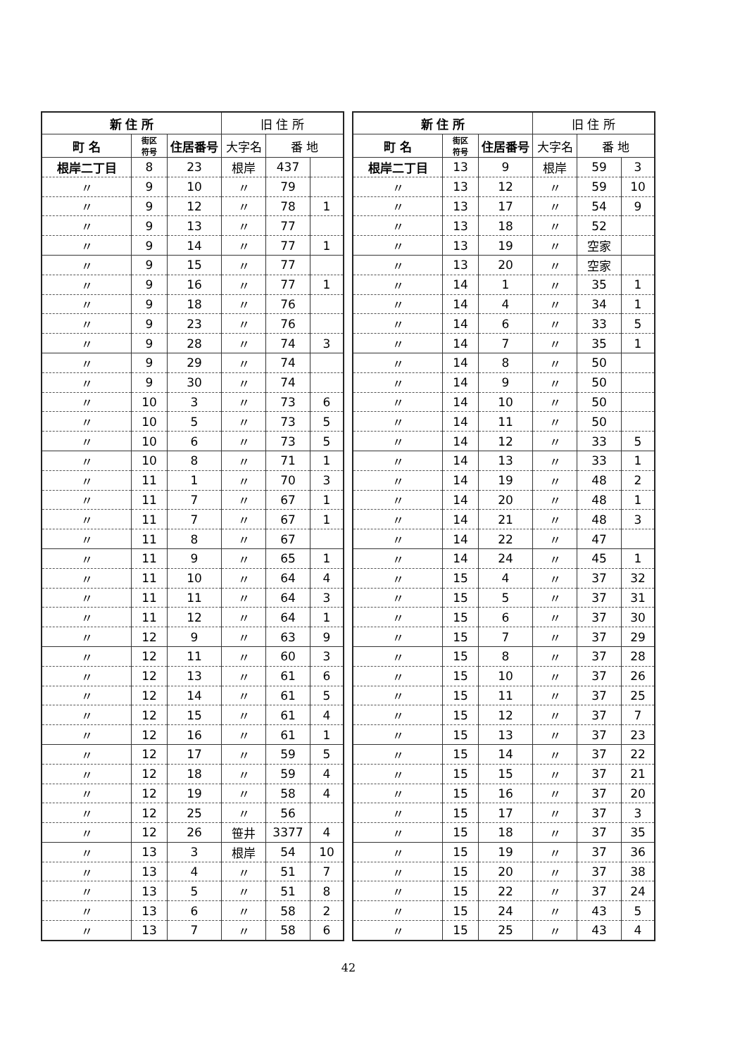| 新 住 所 | | | 旧 住 所 | | |
| --- | --- | --- | --- | --- | --- |
| 町 名 | 街区 符号 | 住居番号 | 大字名 | 番 地 | |
| 根岸二丁目 | 8 | 23 | 根岸 | 437 | |
| 〃 | 9 | 10 | 〃 | 79 | |
| 〃 | 9 | 12 | 〃 | 78 | 1 |
| 〃 | 9 | 13 | 〃 | 77 | |
| 〃 | 9 | 14 | 〃 | 77 | 1 |
| 〃 | 9 | 15 | 〃 | 77 | |
| 〃 | 9 | 16 | 〃 | 77 | 1 |
| 〃 | 9 | 18 | 〃 | 76 | |
| 〃 | 9 | 23 | 〃 | 76 | |
| 〃 | 9 | 28 | 〃 | 74 | 3 |
| 〃 | 9 | 29 | 〃 | 74 | |
| 〃 | 9 | 30 | 〃 | 74 | |
| 〃 | 10 | 3 | 〃 | 73 | 6 |
| 〃 | 10 | 5 | 〃 | 73 | 5 |
| 〃 | 10 | 6 | 〃 | 73 | 5 |
| 〃 | 10 | 8 | 〃 | 71 | 1 |
| 〃 | 11 | 1 | 〃 | 70 | 3 |
| 〃 | 11 | 7 | 〃 | 67 | 1 |
| 〃 | 11 | 7 | 〃 | 67 | 1 |
| 〃 | 11 | 8 | 〃 | 67 | |
| 〃 | 11 | 9 | 〃 | 65 | 1 |
| 〃 | 11 | 10 | 〃 | 64 | 4 |
| 〃 | 11 | 11 | 〃 | 64 | 3 |
| 〃 | 11 | 12 | 〃 | 64 | 1 |
| 〃 | 12 | 9 | 〃 | 63 | 9 |
| 〃 | 12 | 11 | 〃 | 60 | 3 |
| 〃 | 12 | 13 | 〃 | 61 | 6 |
| 〃 | 12 | 14 | 〃 | 61 | 5 |
| 〃 | 12 | 15 | 〃 | 61 | 4 |
| 〃 | 12 | 16 | 〃 | 61 | 1 |
| 〃 | 12 | 17 | 〃 | 59 | 5 |
| 〃 | 12 | 18 | 〃 | 59 | 4 |
| 〃 | 12 | 19 | 〃 | 58 | 4 |
| 〃 | 12 | 25 | 〃 | 56 | |
| 〃 | 12 | 26 | 笹井 | 3377 | 4 |
| 〃 | 13 | 3 | 根岸 | 54 | 10 |
| 〃 | 13 | 4 | 〃 | 51 | 7 |
| 〃 | 13 | 5 | 〃 | 51 | 8 |
| 〃 | 13 | 6 | 〃 | 58 | 2 |
| 〃 | 13 | 7 | 〃 | 58 | 6 |
| 新 住 所 | | | 旧 住 所 | | |
| --- | --- | --- | --- | --- | --- |
| 町 名 | 街区 符号 | 住居番号 | 大字名 | 番 地 | |
| 根岸二丁目 | 13 | 9 | 根岸 | 59 | 3 |
| 〃 | 13 | 12 | 〃 | 59 | 10 |
| 〃 | 13 | 17 | 〃 | 54 | 9 |
| 〃 | 13 | 18 | 〃 | 52 | |
| 〃 | 13 | 19 | 〃 | 空家 | |
| 〃 | 13 | 20 | 〃 | 空家 | |
| 〃 | 14 | 1 | 〃 | 35 | 1 |
| 〃 | 14 | 4 | 〃 | 34 | 1 |
| 〃 | 14 | 6 | 〃 | 33 | 5 |
| 〃 | 14 | 7 | 〃 | 35 | 1 |
| 〃 | 14 | 8 | 〃 | 50 | |
| 〃 | 14 | 9 | 〃 | 50 | |
| 〃 | 14 | 10 | 〃 | 50 | |
| 〃 | 14 | 11 | 〃 | 50 | |
| 〃 | 14 | 12 | 〃 | 33 | 5 |
| 〃 | 14 | 13 | 〃 | 33 | 1 |
| 〃 | 14 | 19 | 〃 | 48 | 2 |
| 〃 | 14 | 20 | 〃 | 48 | 1 |
| 〃 | 14 | 21 | 〃 | 48 | 3 |
| 〃 | 14 | 22 | 〃 | 47 | |
| 〃 | 14 | 24 | 〃 | 45 | 1 |
| 〃 | 15 | 4 | 〃 | 37 | 32 |
| 〃 | 15 | 5 | 〃 | 37 | 31 |
| 〃 | 15 | 6 | 〃 | 37 | 30 |
| 〃 | 15 | 7 | 〃 | 37 | 29 |
| 〃 | 15 | 8 | 〃 | 37 | 28 |
| 〃 | 15 | 10 | 〃 | 37 | 26 |
| 〃 | 15 | 11 | 〃 | 37 | 25 |
| 〃 | 15 | 12 | 〃 | 37 | 7 |
| 〃 | 15 | 13 | 〃 | 37 | 23 |
| 〃 | 15 | 14 | 〃 | 37 | 22 |
| 〃 | 15 | 15 | 〃 | 37 | 21 |
| 〃 | 15 | 16 | 〃 | 37 | 20 |
| 〃 | 15 | 17 | 〃 | 37 | 3 |
| 〃 | 15 | 18 | 〃 | 37 | 35 |
| 〃 | 15 | 19 | 〃 | 37 | 36 |
| 〃 | 15 | 20 | 〃 | 37 | 38 |
| 〃 | 15 | 22 | 〃 | 37 | 24 |
| 〃 | 15 | 24 | 〃 | 43 | 5 |
| 〃 | 15 | 25 | 〃 | 43 | 4 |
42